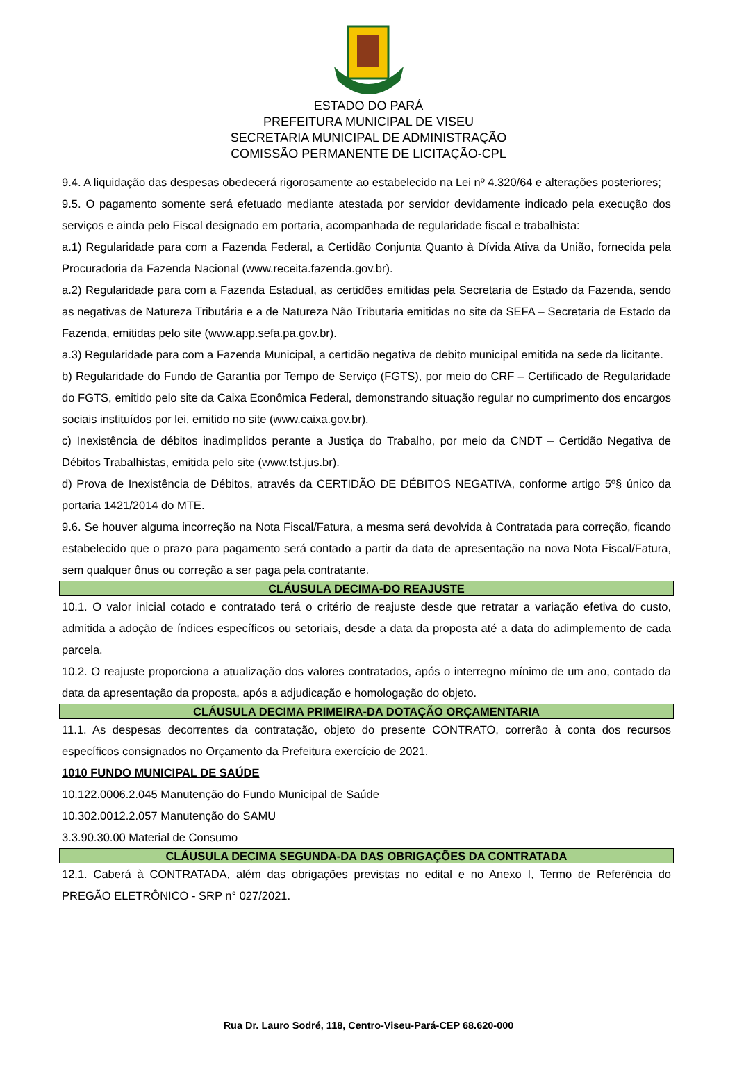ESTADO DO PARÁ
PREFEITURA MUNICIPAL DE VISEU
SECRETARIA MUNICIPAL DE ADMINISTRAÇÃO
COMISSÃO PERMANENTE DE LICITAÇÃO-CPL
9.4. A liquidação das despesas obedecerá rigorosamente ao estabelecido na Lei nº 4.320/64 e alterações posteriores;
9.5. O pagamento somente será efetuado mediante atestada por servidor devidamente indicado pela execução dos serviços e ainda pelo Fiscal designado em portaria, acompanhada de regularidade fiscal e trabalhista:
a.1) Regularidade para com a Fazenda Federal, a Certidão Conjunta Quanto à Dívida Ativa da União, fornecida pela Procuradoria da Fazenda Nacional (www.receita.fazenda.gov.br).
a.2) Regularidade para com a Fazenda Estadual, as certidões emitidas pela Secretaria de Estado da Fazenda, sendo as negativas de Natureza Tributária e a de Natureza Não Tributaria emitidas no site da SEFA – Secretaria de Estado da Fazenda, emitidas pelo site (www.app.sefa.pa.gov.br).
a.3) Regularidade para com a Fazenda Municipal, a certidão negativa de debito municipal emitida na sede da licitante.
b) Regularidade do Fundo de Garantia por Tempo de Serviço (FGTS), por meio do CRF – Certificado de Regularidade do FGTS, emitido pelo site da Caixa Econômica Federal, demonstrando situação regular no cumprimento dos encargos sociais instituídos por lei, emitido no site (www.caixa.gov.br).
c) Inexistência de débitos inadimplidos perante a Justiça do Trabalho, por meio da CNDT – Certidão Negativa de Débitos Trabalhistas, emitida pelo site (www.tst.jus.br).
d) Prova de Inexistência de Débitos, através da CERTIDÃO DE DÉBITOS NEGATIVA, conforme artigo 5º§ único da portaria 1421/2014 do MTE.
9.6. Se houver alguma incorreção na Nota Fiscal/Fatura, a mesma será devolvida à Contratada para correção, ficando estabelecido que o prazo para pagamento será contado a partir da data de apresentação na nova Nota Fiscal/Fatura, sem qualquer ônus ou correção a ser paga pela contratante.
CLÁUSULA DECIMA-DO REAJUSTE
10.1. O valor inicial cotado e contratado terá o critério de reajuste desde que retratar a variação efetiva do custo, admitida a adoção de índices específicos ou setoriais, desde a data da proposta até a data do adimplemento de cada parcela.
10.2. O reajuste proporciona a atualização dos valores contratados, após o interregno mínimo de um ano, contado da data da apresentação da proposta, após a adjudicação e homologação do objeto.
CLÁUSULA DECIMA PRIMEIRA-DA DOTAÇÃO ORÇAMENTARIA
11.1. As despesas decorrentes da contratação, objeto do presente CONTRATO, correrão à conta dos recursos específicos consignados no Orçamento da Prefeitura exercício de 2021.
1010 FUNDO MUNICIPAL DE SAÚDE
10.122.0006.2.045 Manutenção do Fundo Municipal de Saúde
10.302.0012.2.057 Manutenção do SAMU
3.3.90.30.00 Material de Consumo
CLÁUSULA DECIMA SEGUNDA-DA DAS OBRIGAÇÕES DA CONTRATADA
12.1. Caberá à CONTRATADA, além das obrigações previstas no edital e no Anexo I, Termo de Referência do PREGÃO ELETRÔNICO - SRP n° 027/2021.
Rua Dr. Lauro Sodré, 118, Centro-Viseu-Pará-CEP 68.620-000